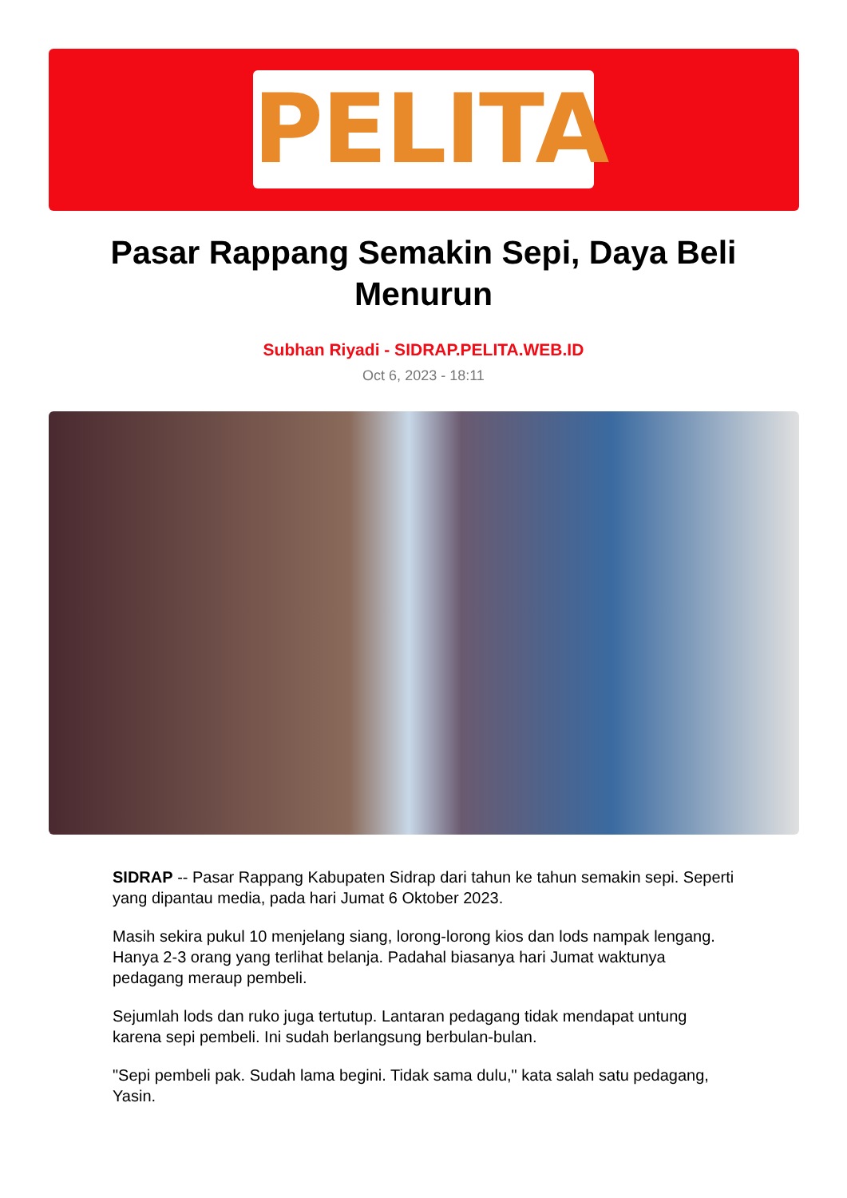PELITA
Pasar Rappang Semakin Sepi, Daya Beli Menurun
Subhan Riyadi - SIDRAP.PELITA.WEB.ID
Oct 6, 2023 - 18:11
SIDRAP -- Pasar Rappang Kabupaten Sidrap dari tahun ke tahun semakin sepi. Seperti yang dipantau media, pada hari Jumat 6 Oktober 2023.
Masih sekira pukul 10 menjelang siang, lorong-lorong kios dan lods nampak lengang. Hanya 2-3 orang yang terlihat belanja. Padahal biasanya hari Jumat waktunya pedagang meraup pembeli.
Sejumlah lods dan ruko juga tertutup. Lantaran pedagang tidak mendapat untung karena sepi pembeli. Ini sudah berlangsung berbulan-bulan.
"Sepi pembeli pak. Sudah lama begini. Tidak sama dulu," kata salah satu pedagang, Yasin.